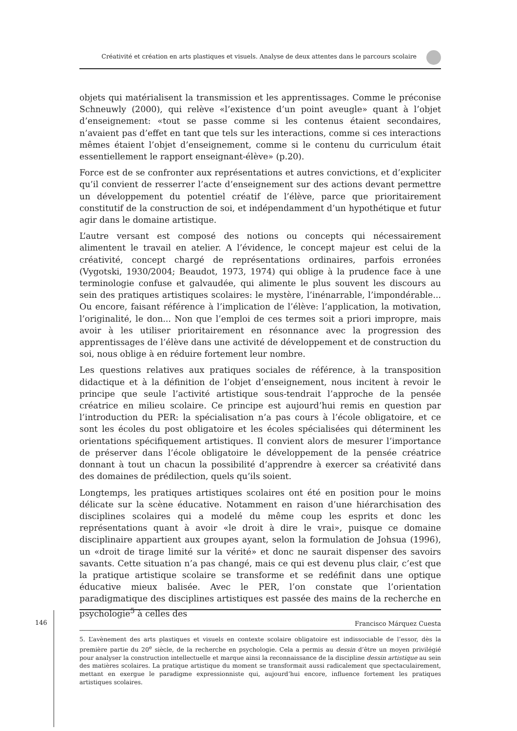Créativité et création en arts plastiques et visuels. Analyse de deux attentes dans le parcours scolaire
objets qui matérialisent la transmission et les apprentissages. Comme le préconise Schneuwly (2000), qui relève «l’existence d’un point aveugle» quant à l’objet d’enseignement: «tout se passe comme si les contenus étaient secondaires, n’avaient pas d’effet en tant que tels sur les interactions, comme si ces interactions mêmes étaient l’objet d’enseignement, comme si le contenu du curriculum était essentiellement le rapport enseignant-élève» (p.20).
Force est de se confronter aux représentations et autres convictions, et d’expliciter qu’il convient de resserrer l’acte d’enseignement sur des actions devant permettre un développement du potentiel créatif de l’élève, parce que prioritairement constitutif de la construction de soi, et indépendamment d’un hypothétique et futur agir dans le domaine artistique.
L’autre versant est composé des notions ou concepts qui nécessairement alimentent le travail en atelier. A l’évidence, le concept majeur est celui de la créativité, concept chargé de représentations ordinaires, parfois erronées (Vygotski, 1930/2004; Beaudot, 1973, 1974) qui oblige à la prudence face à une terminologie confuse et galvaudée, qui alimente le plus souvent les discours au sein des pratiques artistiques scolaires: le mystère, l’inénarrable, l’impondérable... Ou encore, faisant référence à l’implication de l’élève: l’application, la motivation, l’originalité, le don... Non que l’emploi de ces termes soit a priori impropre, mais avoir à les utiliser prioritairement en résonnance avec la progression des apprentissages de l’élève dans une activité de développement et de construction du soi, nous oblige à en réduire fortement leur nombre.
Les questions relatives aux pratiques sociales de référence, à la transposition didactique et à la définition de l’objet d’enseignement, nous incitent à revoir le principe que seule l’activité artistique sous-tendrait l’approche de la pensée créatrice en milieu scolaire. Ce principe est aujourd’hui remis en question par l’introduction du PER: la spécialisation n’a pas cours à l’école obligatoire, et ce sont les écoles du post obligatoire et les écoles spécialisées qui déterminent les orientations spécifiquement artistiques. Il convient alors de mesurer l’importance de préserver dans l’école obligatoire le développement de la pensée créatrice donnant à tout un chacun la possibilité d’apprendre à exercer sa créativité dans des domaines de prédilection, quels qu’ils soient.
Longtemps, les pratiques artistiques scolaires ont été en position pour le moins délicate sur la scène éducative. Notamment en raison d’une hiérarchisation des disciplines scolaires qui a modelé du même coup les esprits et donc les représentations quant à avoir «le droit à dire le vrai», puisque ce domaine disciplinaire appartient aux groupes ayant, selon la formulation de Johsua (1996), un «droit de tirage limité sur la vérité» et donc ne saurait dispenser des savoirs savants. Cette situation n’a pas changé, mais ce qui est devenu plus clair, c’est que la pratique artistique scolaire se transforme et se redéfinit dans une optique éducative mieux balisée. Avec le PER, l’on constate que l’orientation paradigmatique des disciplines artistiques est passée des mains de la recherche en psychologie<sup>5</sup> à celles des
5. L’avènement des arts plastiques et visuels en contexte scolaire obligatoire est indissociable de l’essor, dès la première partie du 20<sup>e</sup> siècle, de la recherche en psychologie. Cela a permis au dessin d’être un moyen privilégié pour analyser la construction intellectuelle et marque ainsi la reconnaissance de la discipline dessin artistique au sein des matières scolaires. La pratique artistique du moment se transformait aussi radicalement que spectaculairement, mettant en exergue le paradigme expressionniste qui, aujourd’hui encore, influence fortement les pratiques artistiques scolaires.
146
Francisco Márquez Cuesta